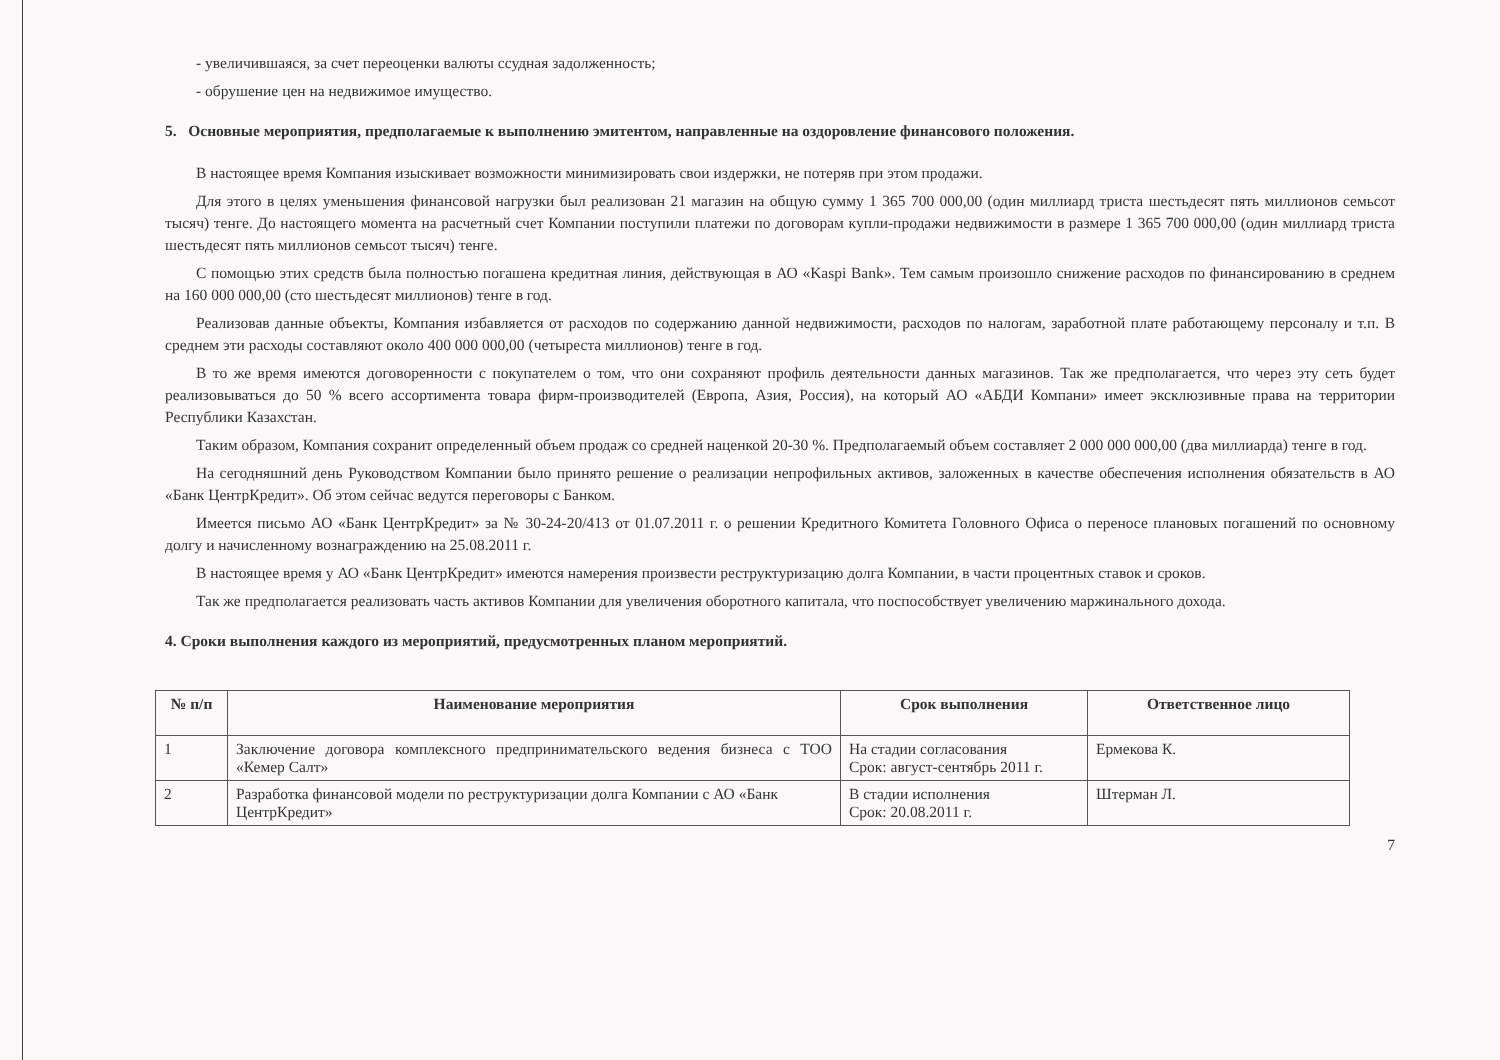- увеличившаяся, за счет переоценки валюты ссудная задолженность;
- обрушение цен на недвижимое имущество.
5. Основные мероприятия, предполагаемые к выполнению эмитентом, направленные на оздоровление финансового положения.
В настоящее время Компания изыскивает возможности минимизировать свои издержки, не потеряв при этом продажи.
Для этого в целях уменьшения финансовой нагрузки был реализован 21 магазин на общую сумму 1 365 700 000,00 (один миллиард триста шестьдесят пять миллионов семьсот тысяч) тенге. До настоящего момента на расчетный счет Компании поступили платежи по договорам купли-продажи недвижимости в размере 1 365 700 000,00 (один миллиард триста шестьдесят пять миллионов семьсот тысяч) тенге.
С помощью этих средств была полностью погашена кредитная линия, действующая в АО «Kaspi Bank». Тем самым произошло снижение расходов по финансированию в среднем на 160 000 000,00 (сто шестьдесят миллионов) тенге в год.
Реализовав данные объекты, Компания избавляется от расходов по содержанию данной недвижимости, расходов по налогам, заработной плате работающему персоналу и т.п. В среднем эти расходы составляют около 400 000 000,00 (четыреста миллионов) тенге в год.
В то же время имеются договоренности с покупателем о том, что они сохраняют профиль деятельности данных магазинов. Так же предполагается, что через эту сеть будет реализовываться до 50 % всего ассортимента товара фирм-производителей (Европа, Азия, Россия), на который АО «АБДИ Компани» имеет эксклюзивные права на территории Республики Казахстан.
Таким образом, Компания сохранит определенный объем продаж со средней наценкой 20-30 %. Предполагаемый объем составляет 2 000 000 000,00 (два миллиарда) тенге в год.
На сегодняшний день Руководством Компании было принято решение о реализации непрофильных активов, заложенных в качестве обеспечения исполнения обязательств в АО «Банк ЦентрКредит». Об этом сейчас ведутся переговоры с Банком.
Имеется письмо АО «Банк ЦентрКредит» за № 30-24-20/413 от 01.07.2011 г. о решении Кредитного Комитета Головного Офиса о переносе плановых погашений по основному долгу и начисленному вознаграждению на 25.08.2011 г.
В настоящее время у АО «Банк ЦентрКредит» имеются намерения произвести реструктуризацию долга Компании, в части процентных ставок и сроков.
Так же предполагается реализовать часть активов Компании для увеличения оборотного капитала, что поспособствует увеличению маржинального дохода.
4. Сроки выполнения каждого из мероприятий, предусмотренных планом мероприятий.
| № п/п | Наименование мероприятия | Срок выполнения | Ответственное лицо |
| --- | --- | --- | --- |
| 1 | Заключение договора комплексного предпринимательского ведения бизнеса с ТОО «Кемер Салт» | На стадии согласования Срок: август-сентябрь 2011 г. | Ермекова К. |
| 2 | Разработка финансовой модели по реструктуризации долга Компании с АО «Банк ЦентрКредит» | В стадии исполнения Срок: 20.08.2011 г. | Штерман Л. |
7